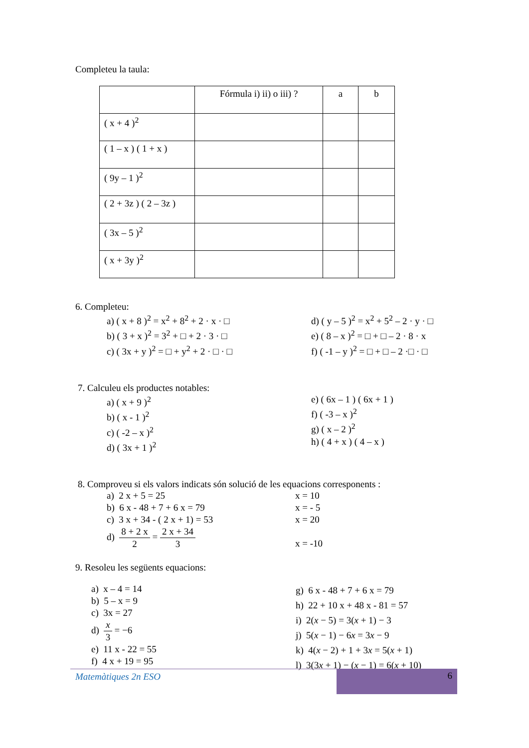Completeu la taula:
| | Fórmula i) ii) o iii) ? | a | b |
| ( x + 4 )<sup>2</sup> | | | |
| ( 1 – x ) ( 1 + x ) | | | |
| ( 9y – 1 )<sup>2</sup> | | | |
| ( 2 + 3z ) ( 2 – 3z ) | | | |
| ( 3x – 5 )<sup>2</sup> | | | |
| ( x + 3y )<sup>2</sup> | | | |
6. Completeu:
a) ( x + 8 )<sup>2</sup> = x<sup>2</sup> + 8<sup>2</sup> + 2 · x · □
b) ( 3 + x )<sup>2</sup> = 3<sup>2</sup> + □ + 2 · 3 · □
c) ( 3x + y )<sup>2</sup> = □ + y<sup>2</sup> + 2 · □ · □
d) ( y – 5 )<sup>2</sup> = x<sup>2</sup> + 5<sup>2</sup> – 2 · y · □
e) ( 8 – x )<sup>2</sup> = □ + □ – 2 · 8 · x
f) ( -1 – y )<sup>2</sup> = □ + □ – 2 ·□ · □
7. Calculeu els productes notables:
a) ( x + 9 )<sup>2</sup>
b) ( x - 1 )<sup>2</sup>
c) ( -2 – x )<sup>2</sup>
d) ( 3x + 1 )<sup>2</sup>
e) ( 6x – 1 ) ( 6x + 1 )
f) ( -3 – x )<sup>2</sup>
g) ( x – 2 )<sup>2</sup>
h) ( 4 + x ) ( 4 – x )
8. Comproveu si els valors indicats són solució de les equacions corresponents :
a) 2 x + 5 = 25
b) 6 x - 48 + 7 + 6 x = 79
c) 3 x + 34 - ( 2 x + 1) = 53
d) 8 + 2 x 2 = 2 x + 34 3
x = 10
x = - 5
x = 20
x = -10
9. Resoleu les següents equacions:
a) x – 4 = 14
b) 5 – x = 9
c) 3x = 27
d) x 3 = −6
e) 11 x - 22 = 55
f) 4 x + 19 = 95
g) 6 x - 48 + 7 + 6 x = 79
h) 22 + 10 x + 48 x - 81 = 57
i) 2(x − 5) = 3(x + 1) − 3
j) 5(x − 1) − 6x = 3x − 9
k) 4(x − 2) + 1 + 3x = 5(x + 1)
l) 3(3x + 1) − (x − 1) = 6(x + 10)
Matemàtiques 2n ESO
6